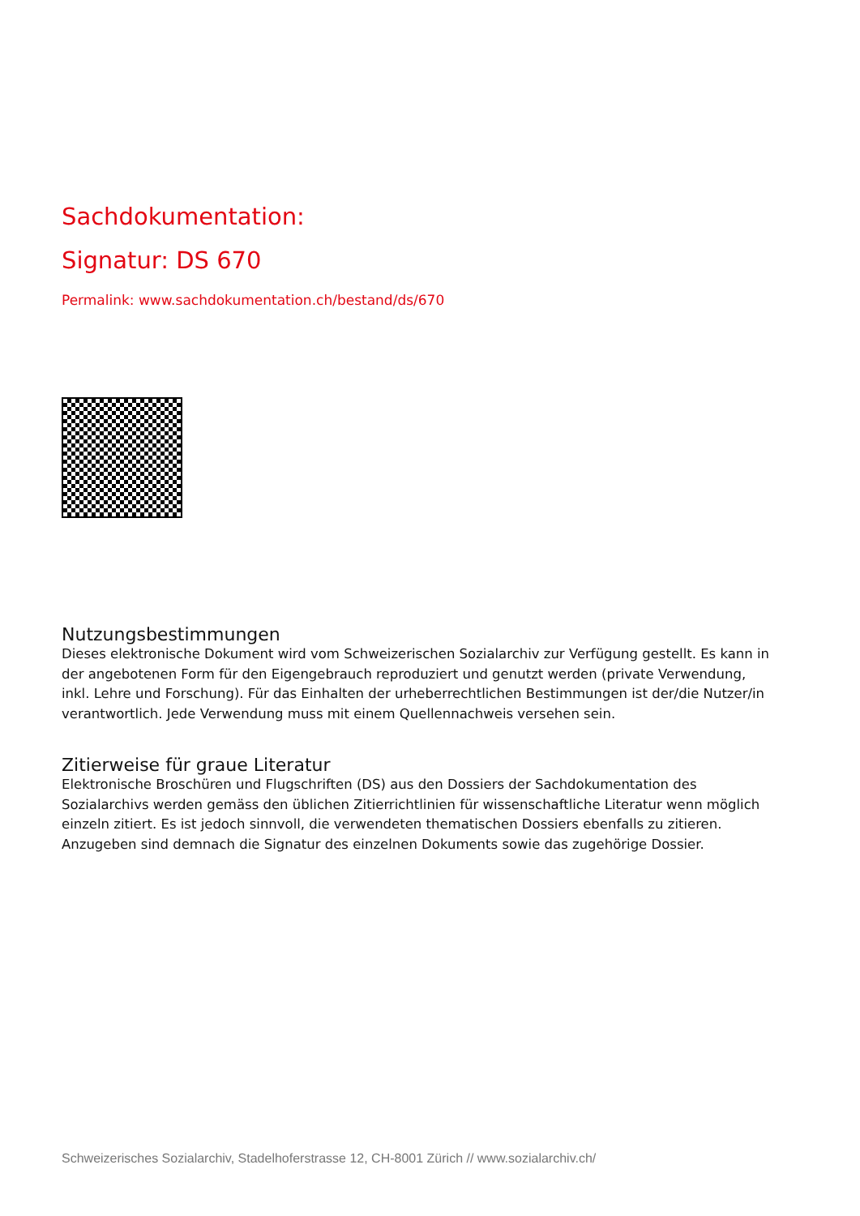Sachdokumentation:
Signatur: DS 670
Permalink: www.sachdokumentation.ch/bestand/ds/670
Nutzungsbestimmungen
Dieses elektronische Dokument wird vom Schweizerischen Sozialarchiv zur Verfügung gestellt. Es kann in der angebotenen Form für den Eigengebrauch reproduziert und genutzt werden (private Verwendung, inkl. Lehre und Forschung). Für das Einhalten der urheberrechtlichen Bestimmungen ist der/die Nutzer/in verantwortlich. Jede Verwendung muss mit einem Quellennachweis versehen sein.
Zitierweise für graue Literatur
Elektronische Broschüren und Flugschriften (DS) aus den Dossiers der Sachdokumentation des Sozialarchivs werden gemäss den üblichen Zitierrichtlinien für wissenschaftliche Literatur wenn möglich einzeln zitiert. Es ist jedoch sinnvoll, die verwendeten thematischen Dossiers ebenfalls zu zitieren. Anzugeben sind demnach die Signatur des einzelnen Dokuments sowie das zugehörige Dossier.
Schweizerisches Sozialarchiv, Stadelhoferstrasse 12, CH-8001 Zürich // www.sozialarchiv.ch/